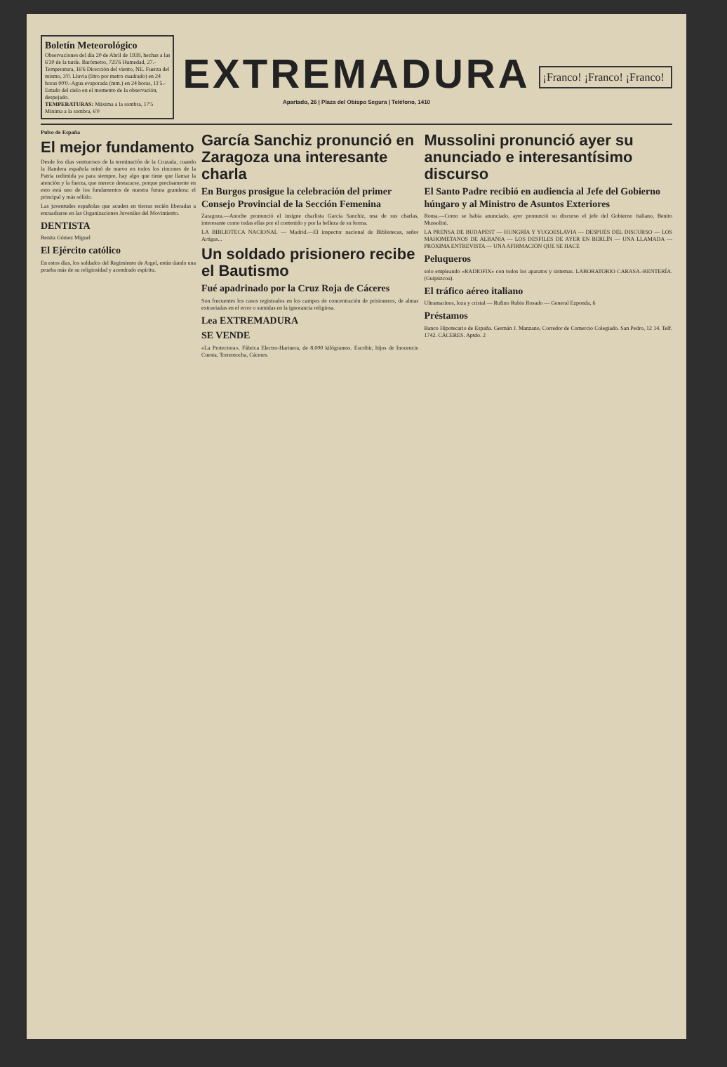Boletín Meteorológico
Observaciones del día 20 de Abril de 1939, hechas a las 6'30 de la tarde. Barómetro, 725'6 Humedad, 27.-Temperatura, 16'6 Dirección del viento, NE. Fuerza del mismo, 3'0. Lluvia (litro por metro cuadrado) en 24 horas 00'0.-Agua evaporada (mm.) en 24 horas, 11'5.-Estado del cielo en el momento de la observación, despejado.
TEMPERATURAS: Máxima a la sombra, 17'5 Mínima a la sombra, 6'0
EXTREMADURA
Apartado, 26 | Plaza del Obispo Segura | Teléfono, 1410
¡Franco! ¡Franco! ¡Franco!
Pulso de España
El mejor fundamento
Desde los días venturosos de la terminación de la Cruzada, cuando la Bandera española reinó de nuevo en todos los rincones de la Patria redimida ya para siempre, hay algo que tiene que llamar la atención y la fuerza, que merece destacarse, porque precisamente en esto está uno de los fundamentos de nuestra futura grandeza: el principal y más sólido.
Las juventudes españolas que acuden en tierras recién liberadas a encuadrarse en las Organizaciones Juveniles del Movimiento.
DENTISTA
Benita Gómez Miguel
El Ejército católico
En estos días, los soldados del Regimiento de Argel, están dando una prueba más de su religiosidad y acendrado espíritu.
García Sanchiz pronunció en Zaragoza una interesante charla
En Burgos prosigue la celebración del primer Consejo Provincial de la Sección Femenina
Zaragoza.—Anoche pronunció el insigne charlista García Sanchiz, una de sus charlas, interesante como todas ellas por el contenido y por la belleza de su forma.
LA BIBLIOTECA NACIONAL — Madrid.—El inspector nacional de Bibliotecas, señor Artigas...
Un soldado prisionero recibe el Bautismo
Fué apadrinado por la Cruz Roja de Cáceres
Son frecuentes los casos registrados en los campos de concentración de prisioneros, de almas extraviadas en el error o sumidas en la ignorancia religiosa.
Lea EXTREMADURA
SE VENDE
«La Protectora», Fábrica Electro-Harinera, de 8.000 kilógramos. Escribir, hijos de Inocencio Cuesta, Torremocha, Cáceres.
Mussolini pronunció ayer su anunciado e interesantísimo discurso
El Santo Padre recibió en audiencia al Jefe del Gobierno húngaro y al Ministro de Asuntos Exteriores
Roma.—Como se había anunciado, ayer pronunció su discurso el jefe del Gobierno italiano, Benito Mussolini.
LA PRENSA DE BUDAPEST — HUNGRÍA Y YUGOESLAVIA — DESPUÉS DEL DISCURSO — LOS MAHOMETANOS DE ALBANIA — LOS DESFILES DE AYER EN BERLÍN — UNA LLAMADA — PRÓXIMA ENTREVISTA — UNA AFIRMACIÓN QUE SE HACE
Peluqueros
solo empleando «RADIOFIX» con todos los aparatos y sistemas. LABORATORIO CARASA.-RENTERÍA. (Guipúzcoa).
El tráfico aéreo italiano
Ultramarinos, loza y cristal — Rufino Rubio Rosado — General Ezponda, 6
Préstamos
Banco Hipotecario de España. Germán J. Manzano, Corredor de Comercio Colegiado. San Pedro, 12 14. Telf. 1742. CÁCERES. Aptdo. 2